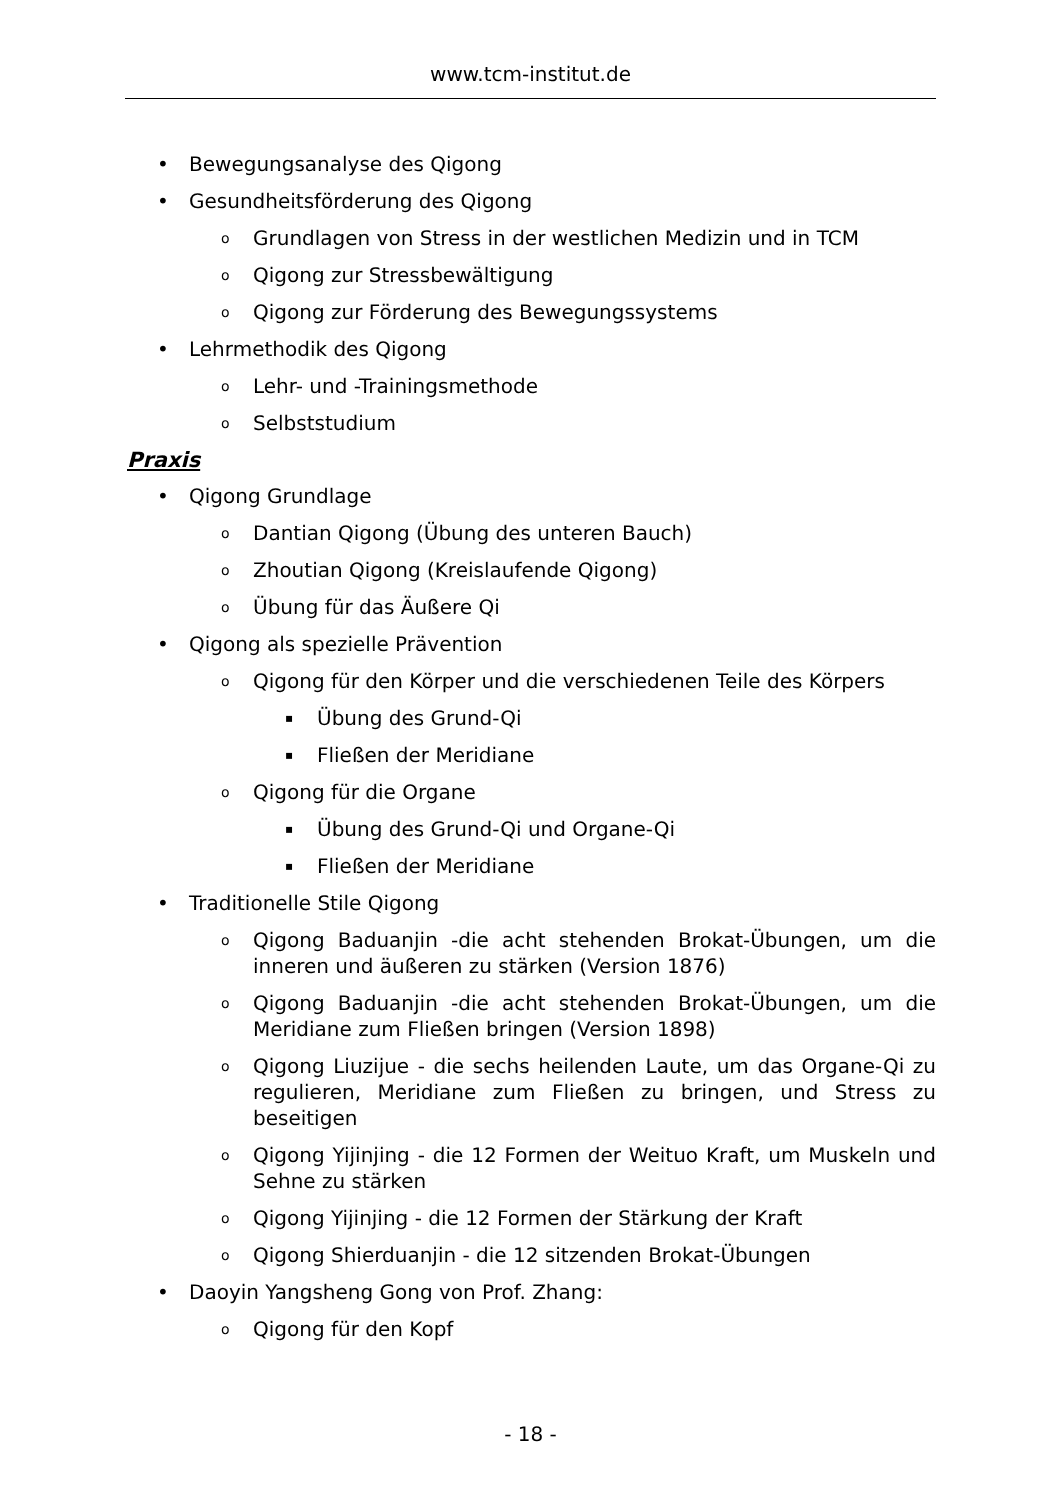www.tcm-institut.de
• Bewegungsanalyse des Qigong
• Gesundheitsförderung des Qigong
o Grundlagen von Stress in der westlichen Medizin und in TCM
o Qigong zur Stressbewältigung
o Qigong zur Förderung des Bewegungssystems
• Lehrmethodik des Qigong
o Lehr- und -Trainingsmethode
o Selbststudium
Praxis
• Qigong Grundlage
o Dantian Qigong (Übung des unteren Bauch)
o Zhoutian Qigong (Kreislaufende Qigong)
o Übung für das Äußere Qi
• Qigong als spezielle Prävention
o Qigong für den Körper und die verschiedenen Teile des Körpers
▪ Übung des Grund-Qi
▪ Fließen der Meridiane
o Qigong für die Organe
▪ Übung des Grund-Qi und Organe-Qi
▪ Fließen der Meridiane
• Traditionelle Stile Qigong
o Qigong Baduanjin -die acht stehenden Brokat-Übungen, um die inneren und äußeren zu stärken (Version 1876)
o Qigong Baduanjin -die acht stehenden Brokat-Übungen, um die Meridiane zum Fließen bringen (Version 1898)
o Qigong Liuzijue - die sechs heilenden Laute, um das Organe-Qi zu regulieren, Meridiane zum Fließen zu bringen, und Stress zu beseitigen
o Qigong Yijinjing - die 12 Formen der Weituo Kraft, um Muskeln und Sehne zu stärken
o Qigong Yijinjing - die 12 Formen der Stärkung der Kraft
o Qigong Shierduanjin - die 12 sitzenden Brokat-Übungen
• Daoyin Yangsheng Gong von Prof. Zhang:
o Qigong für den Kopf
- 18 -